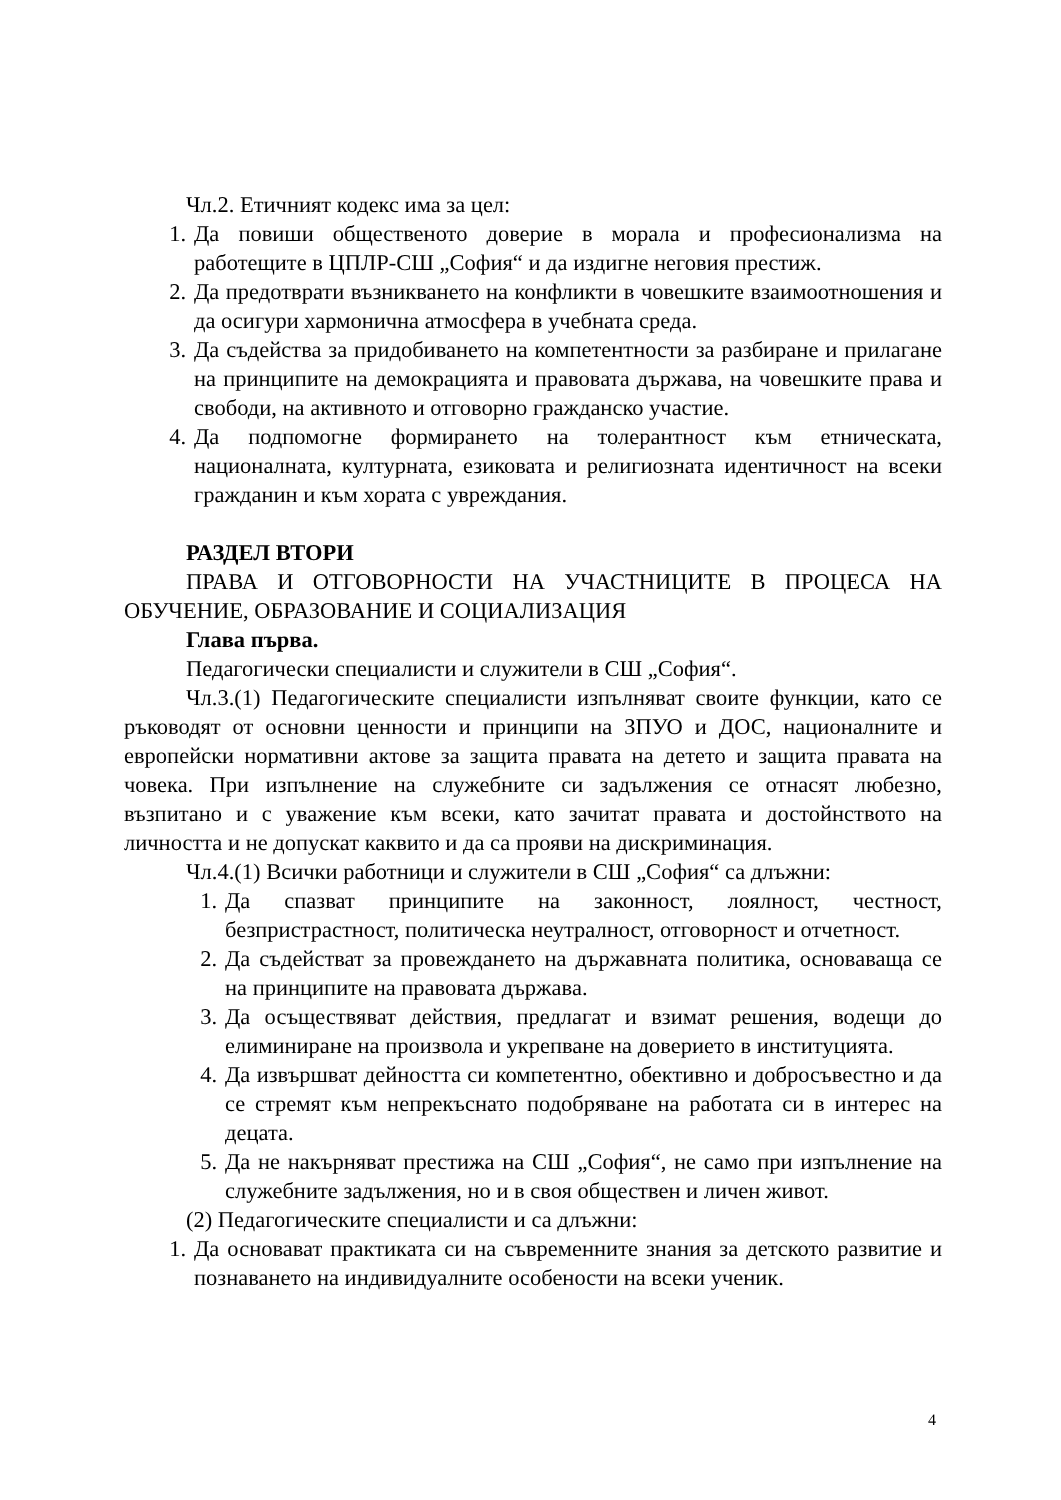Чл.2. Етичният кодекс има за цел:
1. Да повиши общественото доверие в морала и професионализма на работещите в ЦПЛР-СШ „София“ и да издигне неговия престиж.
2. Да предотврати възникването на конфликти в човешките взаимоотношения и да осигури хармонична атмосфера в учебната среда.
3. Да съдейства за придобиването на компетентности за разбиране и прилагане на принципите на демокрацията и правовата държава, на човешките права и свободи, на активното и отговорно гражданско участие.
4. Да подпомогне формирането на толерантност към етническата, националната, културната, езиковата и религиозната идентичност на всеки гражданин и към хората с увреждания.
РАЗДЕЛ ВТОРИ
ПРАВА И ОТГОВОРНОСТИ НА УЧАСТНИЦИТЕ В ПРОЦЕСА НА ОБУЧЕНИЕ, ОБРАЗОВАНИЕ И СОЦИАЛИЗАЦИЯ
Глава първа.
Педагогически специалисти и служители в СШ „София“.
Чл.3.(1) Педагогическите специалисти изпълняват своите функции, като се ръководят от основни ценности и принципи на ЗПУО и ДОС, националните и европейски нормативни актове за защита правата на детето и защита правата на човека. При изпълнение на служебните си задължения се отнасят любезно, възпитано и с уважение към всеки, като зачитат правата и достойнството на личността и не допускат каквито и да са прояви на дискриминация.
Чл.4.(1) Всички работници и служители в СШ „София“ са длъжни:
1. Да спазват принципите на законност, лоялност, честност, безпристрастност, политическа неутралност, отговорност и отчетност.
2. Да съдействат за провеждането на държавната политика, основаваща се на принципите на правовата държава.
3. Да осъществяват действия, предлагат и взимат решения, водещи до елиминиране на произвола и укрепване на доверието в институцията.
4. Да извършват дейността си компетентно, обективно и добросъвестно и да се стремят към непрекъснато подобряване на работата си в интерес на децата.
5. Да не накърняват престижа на СШ „София“, не само при изпълнение на служебните задължения, но и в своя обществен и личен живот.
(2) Педагогическите специалисти и са длъжни:
1. Да основават практиката си на съвременните знания за детското развитие и познаването на индивидуалните особености на всеки ученик.
4